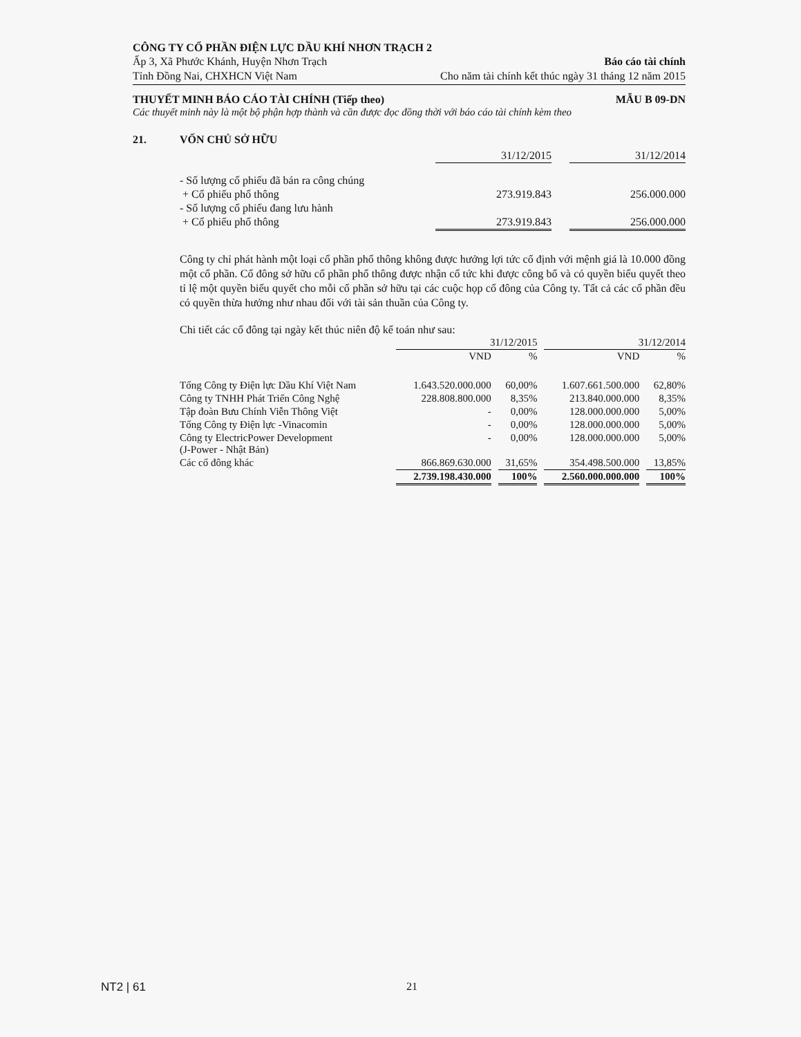CÔNG TY CỔ PHẦN ĐIỆN LỰC DẦU KHÍ NHƠN TRẠCH 2
Ấp 3, Xã Phước Khánh, Huyện Nhơn Trạch Báo cáo tài chính
Tỉnh Đồng Nai, CHXHCN Việt Nam Cho năm tài chính kết thúc ngày 31 tháng 12 năm 2015
THUYẾT MINH BÁO CÁO TÀI CHÍNH (Tiếp theo) MẪU B 09-DN
Các thuyết minh này là một bộ phận hợp thành và cần được đọc đồng thời với báo cáo tài chính kèm theo
21. VỐN CHỦ SỞ HỮU
| | | 31/12/2015 | | 31/12/2014 |
| | - Số lượng cổ phiếu đã bán ra công chúng | | | |
| | + Cổ phiếu phổ thông | 273.919.843 | | 256.000.000 |
| | - Số lượng cổ phiếu đang lưu hành | | | |
| | + Cổ phiếu phổ thông | 273.919.843 | | 256.000.000 |
Công ty chỉ phát hành một loại cổ phần phổ thông không được hưởng lợi tức cố định với mệnh giá là 10.000 đồng một cổ phần. Cổ đông sở hữu cổ phần phổ thông được nhận cổ tức khi được công bố và có quyền biểu quyết theo tỉ lệ một quyền biểu quyết cho mỗi cổ phần sở hữu tại các cuộc họp cổ đông của Công ty. Tất cả các cổ phần đều có quyền thừa hưởng như nhau đối với tài sản thuần của Công ty.
Chi tiết các cổ đông tại ngày kết thúc niên độ kế toán như sau:
| | 31/12/2015 | | | | 31/12/2014 | | |
| | VND | | % | | VND | | % |
| Tổng Công ty Điện lực Dầu Khí Việt Nam | 1.643.520.000.000 | | 60,00% | | 1.607.661.500.000 | | 62,80% |
| Công ty TNHH Phát Triển Công Nghệ | 228.808.800.000 | | 8,35% | | 213.840.000.000 | | 8,35% |
| Tập đoàn Bưu Chính Viễn Thông Việt | - | | 0,00% | | 128.000.000.000 | | 5,00% |
| Tổng Công ty Điện lực -Vinacomin | - | | 0,00% | | 128.000.000.000 | | 5,00% |
| Công ty ElectricPower Development (J-Power - Nhật Bản) | - | | 0,00% | | 128.000.000.000 | | 5,00% |
| Các cổ đông khác | 866.869.630.000 | | 31,65% | | 354.498.500.000 | | 13,85% |
| | 2.739.198.430.000 | | 100% | | 2.560.000.000.000 | | 100% |
NT2 | 61 21